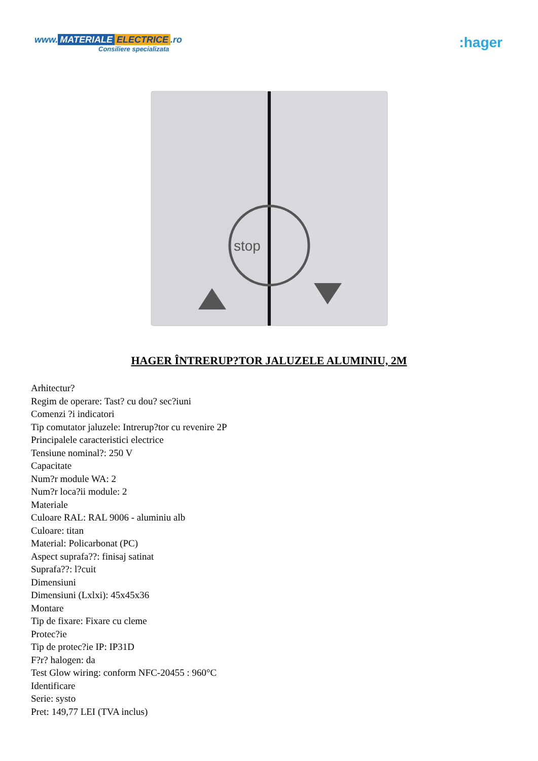www. MATERIALE ELECTRICE.ro
Consiliere specializata
:hager
stop
HAGER ÎNTRERUP?TOR JALUZELE ALUMINIU, 2M
Arhitectur?
Regim de operare: Tast? cu dou? sec?iuni
Comenzi ?i indicatori
Tip comutator jaluzele: Intrerup?tor cu revenire 2P
Principalele caracteristici electrice
Tensiune nominal?: 250 V
Capacitate
Num?r module WA: 2
Num?r loca?ii module: 2
Materiale
Culoare RAL: RAL 9006 - aluminiu alb
Culoare: titan
Material: Policarbonat (PC)
Aspect suprafa??: finisaj satinat
Suprafa??: l?cuit
Dimensiuni
Dimensiuni (Lxlxi): 45x45x36
Montare
Tip de fixare: Fixare cu cleme
Protec?ie
Tip de protec?ie IP: IP31D
F?r? halogen: da
Test Glow wiring: conform NFC-20455 : 960°C
Identificare
Serie: systo
Pret: 149,77 LEI (TVA inclus)